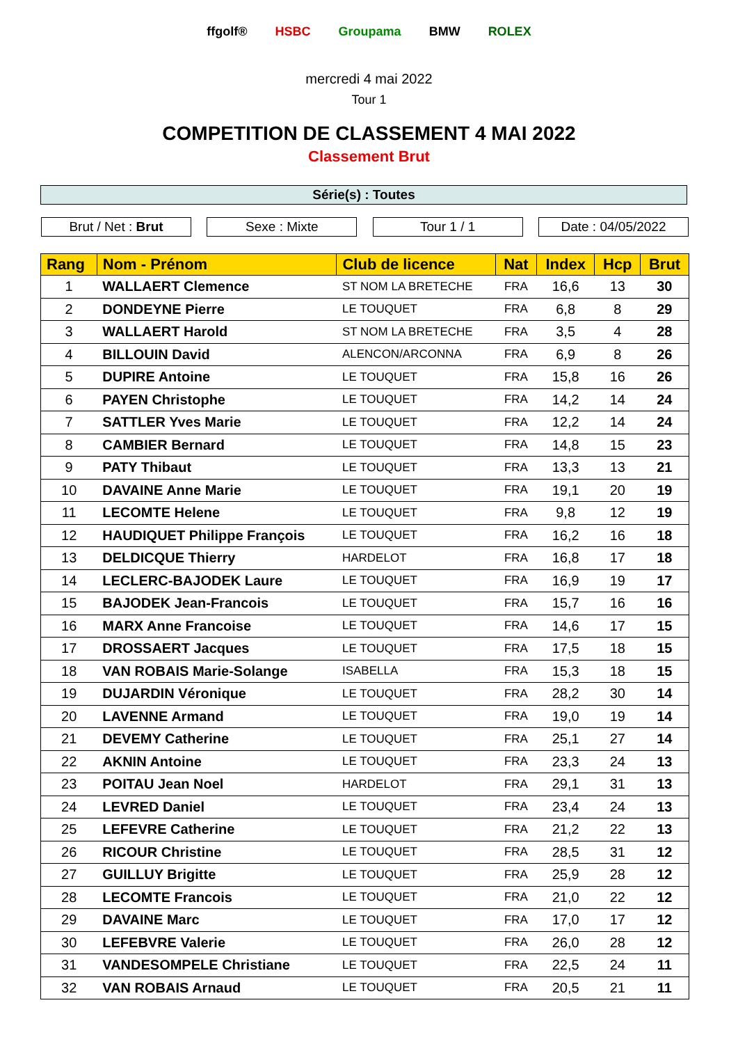ffgolf® HSBC Groupama BMW ROLEX
mercredi 4 mai 2022
Tour 1
COMPETITION DE CLASSEMENT 4 MAI 2022
Classement Brut
Série(s) : Toutes
Brut / Net : Brut Sexe : Mixte Tour 1 / 1 Date : 04/05/2022
| Rang | Nom - Prénom | Club de licence | Nat | Index | Hcp | Brut |
| --- | --- | --- | --- | --- | --- | --- |
| 1 | WALLAERT Clemence | ST NOM LA BRETECHE | FRA | 16,6 | 13 | 30 |
| 2 | DONDEYNE Pierre | LE TOUQUET | FRA | 6,8 | 8 | 29 |
| 3 | WALLAERT Harold | ST NOM LA BRETECHE | FRA | 3,5 | 4 | 28 |
| 4 | BILLOUIN David | ALENCON/ARCONNA | FRA | 6,9 | 8 | 26 |
| 5 | DUPIRE Antoine | LE TOUQUET | FRA | 15,8 | 16 | 26 |
| 6 | PAYEN Christophe | LE TOUQUET | FRA | 14,2 | 14 | 24 |
| 7 | SATTLER Yves Marie | LE TOUQUET | FRA | 12,2 | 14 | 24 |
| 8 | CAMBIER Bernard | LE TOUQUET | FRA | 14,8 | 15 | 23 |
| 9 | PATY Thibaut | LE TOUQUET | FRA | 13,3 | 13 | 21 |
| 10 | DAVAINE Anne Marie | LE TOUQUET | FRA | 19,1 | 20 | 19 |
| 11 | LECOMTE Helene | LE TOUQUET | FRA | 9,8 | 12 | 19 |
| 12 | HAUDIQUET Philippe François | LE TOUQUET | FRA | 16,2 | 16 | 18 |
| 13 | DELDICQUE Thierry | HARDELOT | FRA | 16,8 | 17 | 18 |
| 14 | LECLERC-BAJODEK Laure | LE TOUQUET | FRA | 16,9 | 19 | 17 |
| 15 | BAJODEK Jean-Francois | LE TOUQUET | FRA | 15,7 | 16 | 16 |
| 16 | MARX Anne Francoise | LE TOUQUET | FRA | 14,6 | 17 | 15 |
| 17 | DROSSAERT Jacques | LE TOUQUET | FRA | 17,5 | 18 | 15 |
| 18 | VAN ROBAIS Marie-Solange | ISABELLA | FRA | 15,3 | 18 | 15 |
| 19 | DUJARDIN Véronique | LE TOUQUET | FRA | 28,2 | 30 | 14 |
| 20 | LAVENNE Armand | LE TOUQUET | FRA | 19,0 | 19 | 14 |
| 21 | DEVEMY Catherine | LE TOUQUET | FRA | 25,1 | 27 | 14 |
| 22 | AKNIN Antoine | LE TOUQUET | FRA | 23,3 | 24 | 13 |
| 23 | POITAU Jean Noel | HARDELOT | FRA | 29,1 | 31 | 13 |
| 24 | LEVRED Daniel | LE TOUQUET | FRA | 23,4 | 24 | 13 |
| 25 | LEFEVRE Catherine | LE TOUQUET | FRA | 21,2 | 22 | 13 |
| 26 | RICOUR Christine | LE TOUQUET | FRA | 28,5 | 31 | 12 |
| 27 | GUILLUY Brigitte | LE TOUQUET | FRA | 25,9 | 28 | 12 |
| 28 | LECOMTE Francois | LE TOUQUET | FRA | 21,0 | 22 | 12 |
| 29 | DAVAINE Marc | LE TOUQUET | FRA | 17,0 | 17 | 12 |
| 30 | LEFEBVRE Valerie | LE TOUQUET | FRA | 26,0 | 28 | 12 |
| 31 | VANDESOMPELE Christiane | LE TOUQUET | FRA | 22,5 | 24 | 11 |
| 32 | VAN ROBAIS Arnaud | LE TOUQUET | FRA | 20,5 | 21 | 11 |